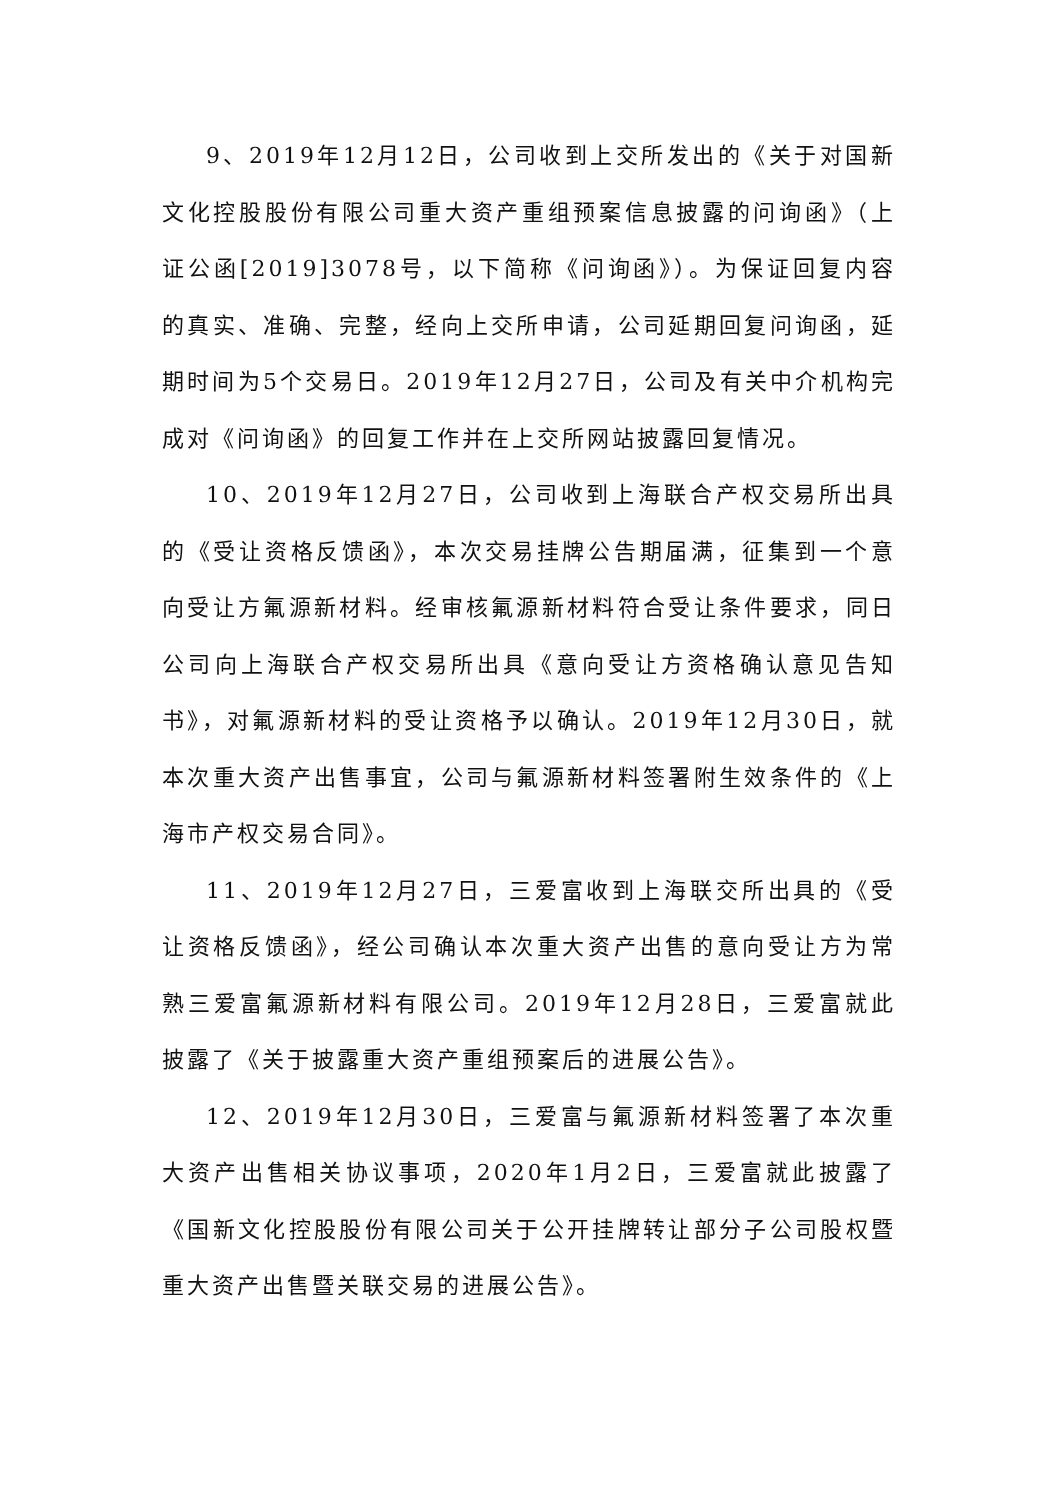9、2019年12月12日，公司收到上交所发出的《关于对国新文化控股股份有限公司重大资产重组预案信息披露的问询函》（上证公函[2019]3078号，以下简称《问询函》）。为保证回复内容的真实、准确、完整，经向上交所申请，公司延期回复问询函，延期时间为5个交易日。2019年12月27日，公司及有关中介机构完成对《问询函》的回复工作并在上交所网站披露回复情况。
10、2019年12月27日，公司收到上海联合产权交易所出具的《受让资格反馈函》，本次交易挂牌公告期届满，征集到一个意向受让方氟源新材料。经审核氟源新材料符合受让条件要求，同日公司向上海联合产权交易所出具《意向受让方资格确认意见告知书》，对氟源新材料的受让资格予以确认。2019年12月30日，就本次重大资产出售事宜，公司与氟源新材料签署附生效条件的《上海市产权交易合同》。
11、2019年12月27日，三爱富收到上海联交所出具的《受让资格反馈函》，经公司确认本次重大资产出售的意向受让方为常熟三爱富氟源新材料有限公司。2019年12月28日，三爱富就此披露了《关于披露重大资产重组预案后的进展公告》。
12、2019年12月30日，三爱富与氟源新材料签署了本次重大资产出售相关协议事项，2020年1月2日，三爱富就此披露了《国新文化控股股份有限公司关于公开挂牌转让部分子公司股权暨重大资产出售暨关联交易的进展公告》。